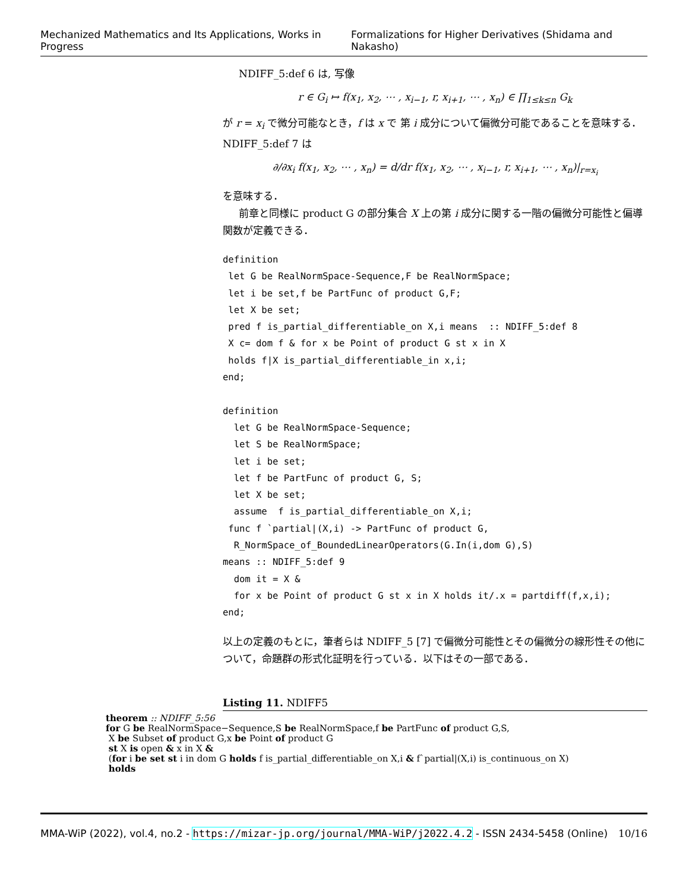Mechanized Mathematics and Its Applications, Works in Progress Formalizations for Higher Derivatives (Shidama and Nakasho)
NDIFF_5:def 6 は, 写像
r ∈ G<sub>i</sub> ↦ f(x<sub>1</sub>, x<sub>2</sub>, ⋯ , x<sub>i−1</sub>, r, x<sub>i+1</sub>, ⋯ , x<sub>n</sub>) ∈ ∏<sub>1≤k≤n</sub> G<sub>k</sub>
が r = x<sub>i</sub> で微分可能なとき，f は x で 第 i 成分について偏微分可能であることを意味する．NDIFF_5:def 7 は
∂/∂x<sub>i</sub> f(x<sub>1</sub>, x<sub>2</sub>, ⋯ , x<sub>n</sub>) = d/dr f(x<sub>1</sub>, x<sub>2</sub>, ⋯ , x<sub>i−1</sub>, r, x<sub>i+1</sub>, ⋯ , x<sub>n</sub>)|<sub>r=x<sub>i</sub></sub>
を意味する．
前章と同様に product G の部分集合 X 上の第 i 成分に関する一階の偏微分可能性と偏導関数が定義できる．
definition
 let G be RealNormSpace-Sequence,F be RealNormSpace;
 let i be set,f be PartFunc of product G,F;
 let X be set;
 pred f is_partial_differentiable_on X,i means  :: NDIFF_5:def 8
 X c= dom f & for x be Point of product G st x in X
 holds f|X is_partial_differentiable_in x,i;
end;

definition
  let G be RealNormSpace-Sequence;
  let S be RealNormSpace;
  let i be set;
  let f be PartFunc of product G, S;
  let X be set;
  assume  f is_partial_differentiable_on X,i;
 func f `partial|(X,i) -> PartFunc of product G,
  R_NormSpace_of_BoundedLinearOperators(G.In(i,dom G),S)
means :: NDIFF_5:def 9
  dom it = X &
  for x be Point of product G st x in X holds it/.x = partdiff(f,x,i);
end;
以上の定義のもとに，筆者らは NDIFF_5 [7] で偏微分可能性とその偏微分の線形性その他について，命題群の形式化証明を行っている．以下はその一部である．
Listing 11. NDIFF5
theorem :: NDIFF_5:56
for G be RealNormSpace−Sequence,S be RealNormSpace,f be PartFunc of product G,S,
X be Subset of product G,x be Point of product G
st X is open & x in X &
(for i be set st i in dom G holds f is_partial_differentiable_on X,i & f`partial|(X,i) is_continuous_on X)
holds
MMA-WiP (2022), vol.4, no.2 - https://mizar-jp.org/journal/MMA-WiP/j2022.4.2 - ISSN 2434-5458 (Online) 10/16